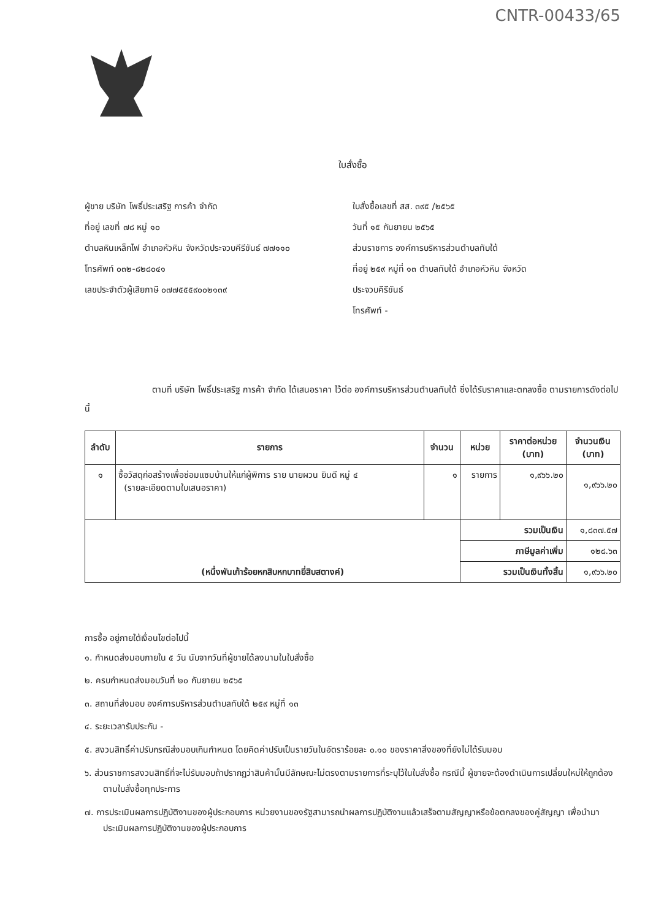CNTR-00433/65
ใบสั่งซื้อ
ผู้ขาย บริษัท โพธิ์ประเสริฐ การค้า จำกัด
ที่อยู่ เลขที่ ๗๘ หมู่ ๑๐
ตำบลหินเหล็กไฟ อำเภอหัวหิน จังหวัดประจวบคีรีขันธ์ ๗๗๑๑๐
โทรศัพท์ ๐๓๒-๘๒๘๐๔๑
เลขประจำตัวผู้เสียภาษี ๐๗๗๕๕๕๙๐๐๒๑๓๙
ใบสั่งซื้อเลขที่ สส. ๓๙๕ /๒๕๖๕
วันที่ ๑๕ กันยายน ๒๕๖๕
ส่วนราชการ องค์การบริหารส่วนตำบลทับใต้
ที่อยู่ ๒๕๙ หมู่ที่ ๑๓ ตำบลทับใต้ อำเภอหัวหิน จังหวัด
ประจวบคีรีขันธ์
โทรศัพท์ -
ตามที่ บริษัท โพธิ์ประเสริฐ การค้า จำกัด ได้เสนอราคา ไว้ต่อ องค์การบริหารส่วนตำบลทับใต้ ซึ่งได้รับราคาและตกลงซื้อ ตามรายการดังต่อไปนี้
| ลำดับ | รายการ | จำนวน | หน่วย | ราคาต่อหน่วย (บาท) | จำนวนเงิน (บาท) |
| --- | --- | --- | --- | --- | --- |
| ๑ | ซื้อวัสดุก่อสร้างเพื่อซ่อมแซมบ้านให้แก่ผู้พิการ ราย นายผวน ยินดี หมู่ ๔ (รายละเอียดตามใบเสนอราคา) | ๑ | รายการ | ๑,๙๖๖.๒๐ | ๑,๙๖๖.๒๐ |
| (หนึ่งพันเก้าร้อยหกสิบหกบาทยี่สิบสตางค์) | | | รวมเป็นเงิน | | ๑,๘๓๗.๕๗ |
| | | | ภาษีมูลค่าเพิ่ม | | ๑๒๘.๖๓ |
| | | | รวมเป็นเงินทั้งสิ้น | | ๑,๙๖๖.๒๐ |
การซื้อ อยู่ภายใต้เงื่อนไขต่อไปนี้
๑. กำหนดส่งมอบภายใน ๕ วัน นับจากวันที่ผู้ขายได้ลงนามในใบสั่งซื้อ
๒. ครบกำหนดส่งมอบวันที่ ๒๐ กันยายน ๒๕๖๕
๓. สถานที่ส่งมอบ องค์การบริหารส่วนตำบลทับใต้ ๒๕๙ หมู่ที่ ๑๓
๔. ระยะเวลารับประกัน -
๕. สงวนสิทธิ์ค่าปรับกรณีส่งมอบเกินกำหนด โดยคิดค่าปรับเป็นรายวันในอัตราร้อยละ ๐.๑๐ ของราคาสิ่งของที่ยังไม่ได้รับมอบ
๖. ส่วนราชการสงวนสิทธิ์ที่จะไม่รับมอบถ้าปรากฏว่าสินค้านั้นมีลักษณะไม่ตรงตามรายการที่ระบุไว้ในใบสั่งซื้อ กรณีนี้ ผู้ขายจะต้องดำเนินการเปลี่ยนใหม่ให้ถูกต้องตามใบสั่งซื้อทุกประการ
๗. การประเมินผลการปฏิบัติงานของผู้ประกอบการ หน่วยงานของรัฐสามารถนำผลการปฏิบัติงานแล้วเสร็จตามสัญญาหรือข้อตกลงของคู่สัญญา เพื่อนำมาประเมินผลการปฏิบัติงานของผู้ประกอบการ